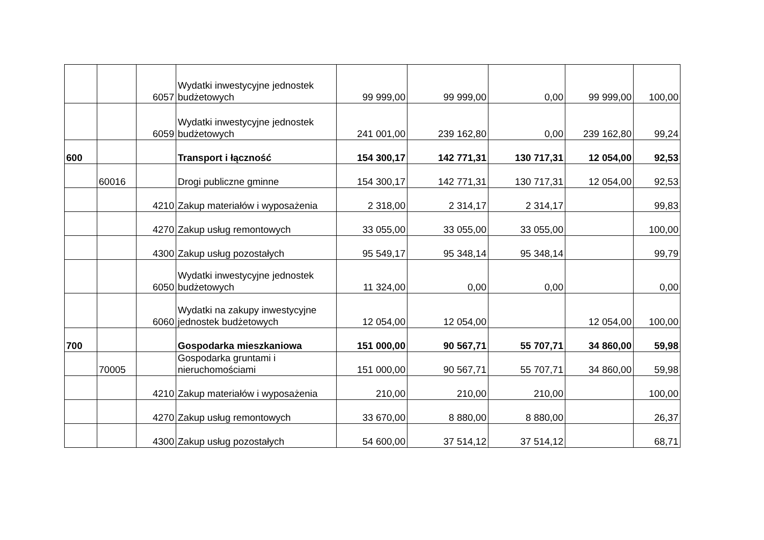| | | 6057 | Wydatki inwestycyjne jednostek budżetowych | 99 999,00 | 99 999,00 | 0,00 | 99 999,00 | 100,00 |
| | | 6059 | Wydatki inwestycyjne jednostek budżetowych | 241 001,00 | 239 162,80 | 0,00 | 239 162,80 | 99,24 |
| 600 | | | Transport i łączność | 154 300,17 | 142 771,31 | 130 717,31 | 12 054,00 | 92,53 |
| | 60016 | | Drogi publiczne gminne | 154 300,17 | 142 771,31 | 130 717,31 | 12 054,00 | 92,53 |
| | | 4210 | Zakup materiałów i wyposażenia | 2 318,00 | 2 314,17 | 2 314,17 | | 99,83 |
| | | 4270 | Zakup usług remontowych | 33 055,00 | 33 055,00 | 33 055,00 | | 100,00 |
| | | 4300 | Zakup usług pozostałych | 95 549,17 | 95 348,14 | 95 348,14 | | 99,79 |
| | | 6050 | Wydatki inwestycyjne jednostek budżetowych | 11 324,00 | 0,00 | 0,00 | | 0,00 |
| | | 6060 | Wydatki na zakupy inwestycyjne jednostek budżetowych | 12 054,00 | 12 054,00 | | 12 054,00 | 100,00 |
| 700 | | | Gospodarka mieszkaniowa | 151 000,00 | 90 567,71 | 55 707,71 | 34 860,00 | 59,98 |
| | 70005 | | Gospodarka gruntami i nieruchomościami | 151 000,00 | 90 567,71 | 55 707,71 | 34 860,00 | 59,98 |
| | | 4210 | Zakup materiałów i wyposażenia | 210,00 | 210,00 | 210,00 | | 100,00 |
| | | 4270 | Zakup usług remontowych | 33 670,00 | 8 880,00 | 8 880,00 | | 26,37 |
| | | 4300 | Zakup usług pozostałych | 54 600,00 | 37 514,12 | 37 514,12 | | 68,71 |